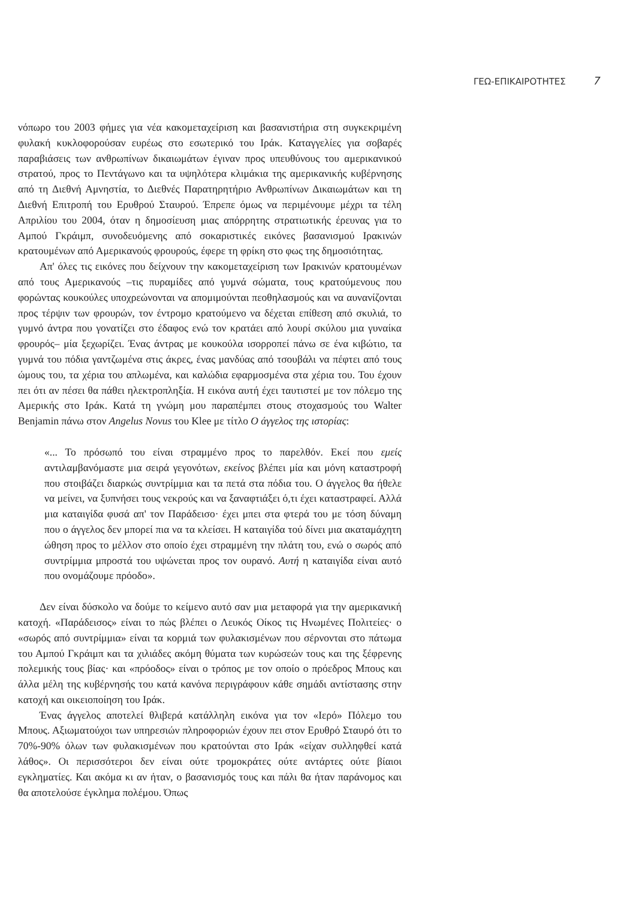ΓΕΩ-ΕΠΙΚΑΙΡΟΤΗΤΕΣ 7
νόπωρο του 2003 φήμες για νέα κακομεταχείριση και βασανιστήρια στη συγκεκριμένη φυλακή κυκλοφορούσαν ευρέως στο εσωτερικό του Ιράκ. Καταγγελίες για σοβαρές παραβιάσεις των ανθρωπίνων δικαιωμάτων έγιναν προς υπευθύνους του αμερικανικού στρατού, προς το Πεντάγωνο και τα υψηλότερα κλιμάκια της αμερικανικής κυβέρνησης από τη Διεθνή Αμνηστία, το Διεθνές Παρατηρητήριο Ανθρωπίνων Δικαιωμάτων και τη Διεθνή Επιτροπή του Ερυθρού Σταυρού. Έπρεπε όμως να περιμένουμε μέχρι τα τέλη Απριλίου του 2004, όταν η δημοσίευση μιας απόρρητης στρατιωτικής έρευνας για το Αμπού Γκράιμπ, συνοδευόμενης από σοκαριστικές εικόνες βασανισμού Ιρακινών κρατουμένων από Αμερικανούς φρουρούς, έφερε τη φρίκη στο φως της δημοσιότητας.
Απ' όλες τις εικόνες που δείχνουν την κακομεταχείριση των Ιρακινών κρατουμένων από τους Αμερικανούς –τις πυραμίδες από γυμνά σώματα, τους κρατούμενους που φορώντας κουκούλες υποχρεώνονται να απομιμούνται πεοθηλασμούς και να αυνανίζονται προς τέρψιν των φρουρών, τον έντρομο κρατούμενο να δέχεται επίθεση από σκυλιά, το γυμνό άντρα που γονατίζει στο έδαφος ενώ τον κρατάει από λουρί σκύλου μια γυναίκα φρουρός– μία ξεχωρίζει. Ένας άντρας με κουκούλα ισορροπεί πάνω σε ένα κιβώτιο, τα γυμνά του πόδια γαντζωμένα στις άκρες, ένας μανδύας από τσουβάλι να πέφτει από τους ώμους του, τα χέρια του απλωμένα, και καλώδια εφαρμοσμένα στα χέρια του. Του έχουν πει ότι αν πέσει θα πάθει ηλεκτροπληξία. Η εικόνα αυτή έχει ταυτιστεί με τον πόλεμο της Αμερικής στο Ιράκ. Κατά τη γνώμη μου παραπέμπει στους στοχασμούς του Walter Benjamin πάνω στον Angelus Novus του Klee με τίτλο Ο άγγελος της ιστορίας:
«... Το πρόσωπό του είναι στραμμένο προς το παρελθόν. Εκεί που εμείς αντιλαμβανόμαστε μια σειρά γεγονότων, εκείνος βλέπει μία και μόνη καταστροφή που στοιβάζει διαρκώς συντρίμμια και τα πετά στα πόδια του. Ο άγγελος θα ήθελε να μείνει, να ξυπνήσει τους νεκρούς και να ξαναφτιάξει ό,τι έχει καταστραφεί. Αλλά μια καταιγίδα φυσά απ' τον Παράδεισο· έχει μπει στα φτερά του με τόση δύναμη που ο άγγελος δεν μπορεί πια να τα κλείσει. Η καταιγίδα τού δίνει μια ακαταμάχητη ώθηση προς το μέλλον στο οποίο έχει στραμμένη την πλάτη του, ενώ ο σωρός από συντρίμμια μπροστά του υψώνεται προς τον ουρανό. Αυτή η καταιγίδα είναι αυτό που ονομάζουμε πρόοδο».
Δεν είναι δύσκολο να δούμε το κείμενο αυτό σαν μια μεταφορά για την αμερικανική κατοχή. «Παράδεισος» είναι το πώς βλέπει ο Λευκός Οίκος τις Ηνωμένες Πολιτείες· ο «σωρός από συντρίμμια» είναι τα κορμιά των φυλακισμένων που σέρνονται στο πάτωμα του Αμπού Γκράιμπ και τα χιλιάδες ακόμη θύματα των κυρώσεών τους και της ξέφρενης πολεμικής τους βίας· και «πρόοδος» είναι ο τρόπος με τον οποίο ο πρόεδρος Μπους και άλλα μέλη της κυβέρνησής του κατά κανόνα περιγράφουν κάθε σημάδι αντίστασης στην κατοχή και οικειοποίηση του Ιράκ.
Ένας άγγελος αποτελεί θλιβερά κατάλληλη εικόνα για τον «Ιερό» Πόλεμο του Μπους. Αξιωματούχοι των υπηρεσιών πληροφοριών έχουν πει στον Ερυθρό Σταυρό ότι το 70%-90% όλων των φυλακισμένων που κρατούνται στο Ιράκ «είχαν συλληφθεί κατά λάθος». Οι περισσότεροι δεν είναι ούτε τρομοκράτες ούτε αντάρτες ούτε βίαιοι εγκληματίες. Και ακόμα κι αν ήταν, ο βασανισμός τους και πάλι θα ήταν παράνομος και θα αποτελούσε έγκλημα πολέμου. Όπως